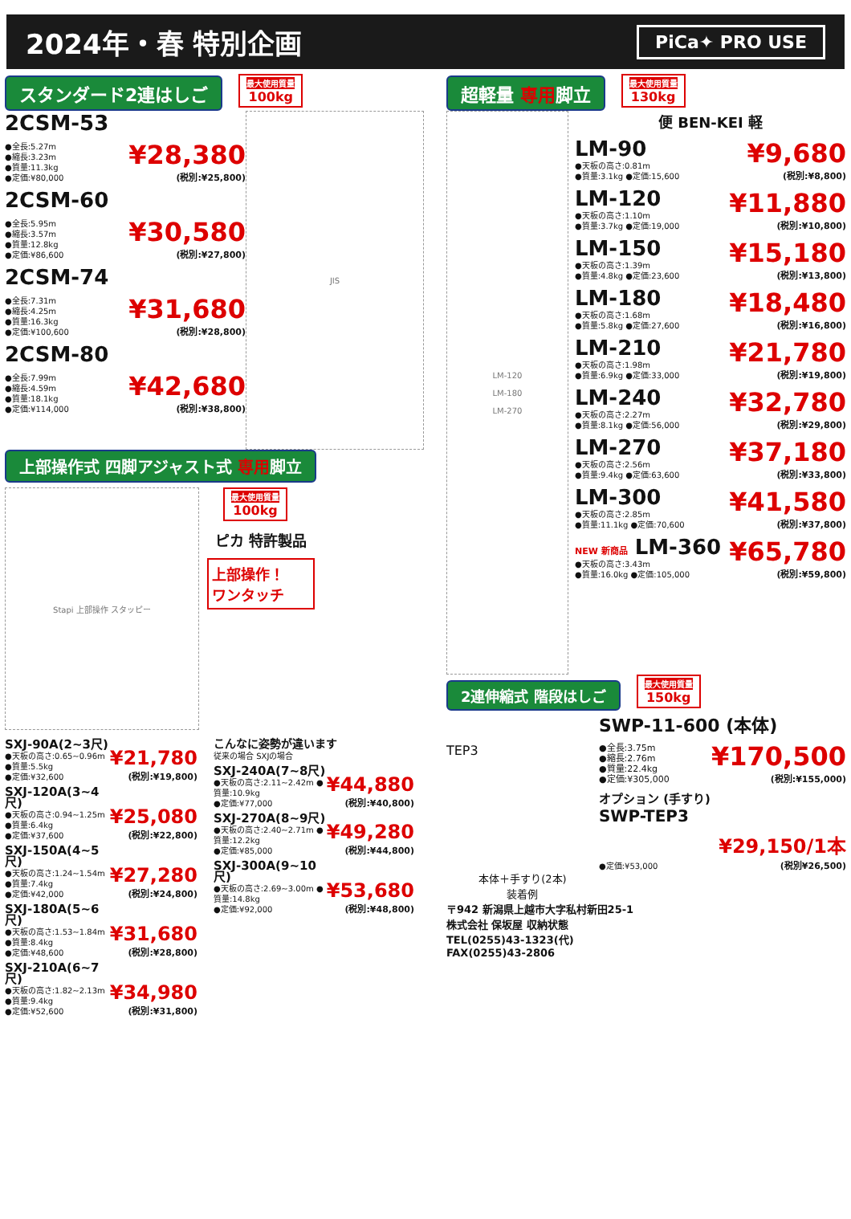2024年・春 特別企画
PiCa✦ PRO USE
スタンダード2連はしご 最大使用質量 100kg
2CSM-53
●全長:5.27m
●縮長:3.23m
●質量:11.3kg
●定価:¥80,000
¥28,380
(税別:¥25,800)
2CSM-60
●全長:5.95m
●縮長:3.57m
●質量:12.8kg
●定価:¥86,600
¥30,580
(税別:¥27,800)
2CSM-74
●全長:7.31m
●縮長:4.25m
●質量:16.3kg
●定価:¥100,600
¥31,680
(税別:¥28,800)
2CSM-80
●全長:7.99m
●縮長:4.59m
●質量:18.1kg
●定価:¥114,000
¥42,680
(税別:¥38,800)
JIS
上部操作式 四脚アジャスト式 専用脚立
Stapi 上部操作 スタッピー
最大使用質量 100kg
ピカ 特許製品
上部操作！
ワンタッチ
SXJ-90A(2~3尺)
●天板の高さ:0.65~0.96m ●質量:5.5kg
●定価:¥32,600
¥21,780
(税別:¥19,800)
SXJ-120A(3~4尺)
●天板の高さ:0.94~1.25m ●質量:6.4kg
●定価:¥37,600
¥25,080
(税別:¥22,800)
SXJ-150A(4~5尺)
●天板の高さ:1.24~1.54m ●質量:7.4kg
●定価:¥42,000
¥27,280
(税別:¥24,800)
SXJ-180A(5~6尺)
●天板の高さ:1.53~1.84m ●質量:8.4kg
●定価:¥48,600
¥31,680
(税別:¥28,800)
SXJ-210A(6~7尺)
●天板の高さ:1.82~2.13m ●質量:9.4kg
●定価:¥52,600
¥34,980
(税別:¥31,800)
こんなに姿勢が違います
従来の場合 SXJの場合
SXJ-240A(7~8尺)
●天板の高さ:2.11~2.42m ●質量:10.9kg
●定価:¥77,000
¥44,880
(税別:¥40,800)
SXJ-270A(8~9尺)
●天板の高さ:2.40~2.71m ●質量:12.2kg
●定価:¥85,000
¥49,280
(税別:¥44,800)
SXJ-300A(9~10尺)
●天板の高さ:2.69~3.00m ●質量:14.8kg
●定価:¥92,000
¥53,680
(税別:¥48,800)
超軽量 専用脚立 最大使用質量 130kg
LM-120
LM-180
LM-270
便 BEN-KEI 軽
LM-90
●天板の高さ:0.81m
●質量:3.1kg ●定価:15,600
¥9,680
(税別:¥8,800)
LM-120
●天板の高さ:1.10m
●質量:3.7kg ●定価:19,000
¥11,880
(税別:¥10,800)
LM-150
●天板の高さ:1.39m
●質量:4.8kg ●定価:23,600
¥15,180
(税別:¥13,800)
LM-180
●天板の高さ:1.68m
●質量:5.8kg ●定価:27,600
¥18,480
(税別:¥16,800)
LM-210
●天板の高さ:1.98m
●質量:6.9kg ●定価:33,000
¥21,780
(税別:¥19,800)
LM-240
●天板の高さ:2.27m
●質量:8.1kg ●定価:56,000
¥32,780
(税別:¥29,800)
LM-270
●天板の高さ:2.56m
●質量:9.4kg ●定価:63,600
¥37,180
(税別:¥33,800)
LM-300
●天板の高さ:2.85m
●質量:11.1kg ●定価:70,600
¥41,580
(税別:¥37,800)
NEW 新商品 LM-360
●天板の高さ:3.43m
●質量:16.0kg ●定価:105,000
¥65,780
(税別:¥59,800)
2連伸縮式 階段はしご 最大使用質量 150kg
TEP3
本体＋手すり(2本)
装着例
SWP-11-600 (本体)
●全長:3.75m
●縮長:2.76m
●質量:22.4kg
●定価:¥305,000
¥170,500
(税別:¥155,000)
オプション (手すり)
SWP-TEP3
●定価:¥53,000
¥29,150/1本
(税別¥26,500)
〒942 新潟県上越市大字私村新田25-1
株式会社 保坂屋 収納状態
TEL(0255)43-1323(代)
FAX(0255)43-2806